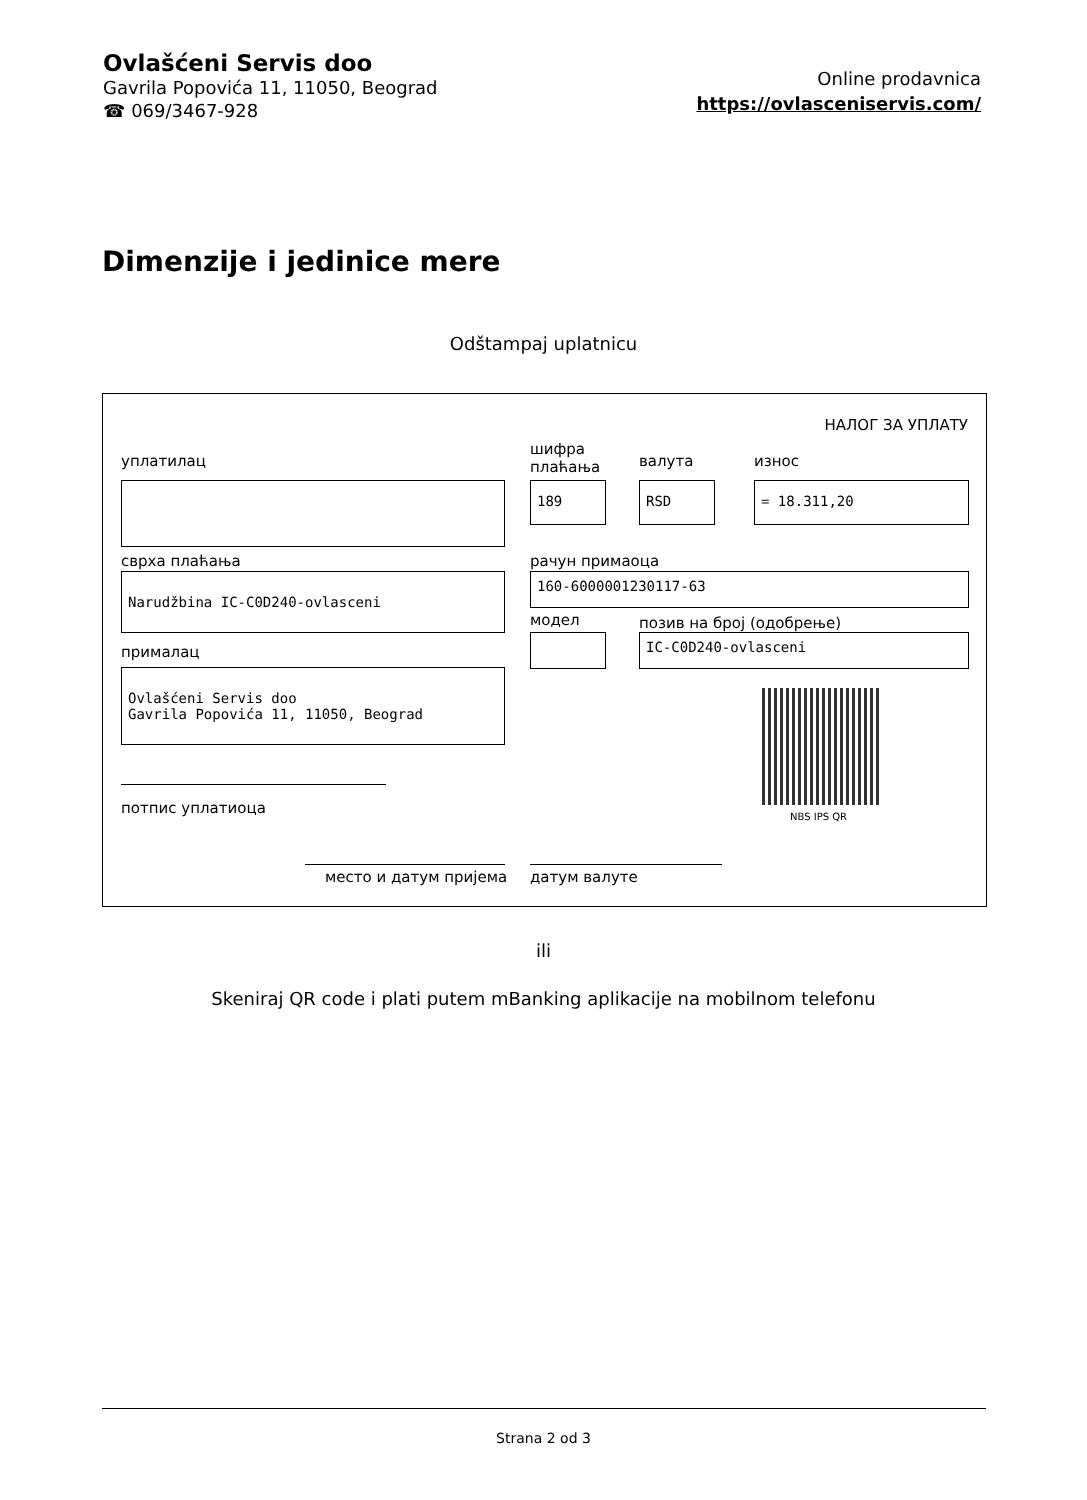Ovlašćeni Servis doo
Gavrila Popovića 11, 11050, Beograd
☎ 069/3467-928
Online prodavnica
https://ovlasceniservis.com/
Dimenzije i jedinice mere
Odštampaj uplatnicu
НАЛОГ ЗА УПЛАТУ
уплатилац
шифра
плаћања
валута износ
189 RSD = 18.311,20
сврха плаћања рачун примаоца
Narudžbina IC-C0D240-ovlasceni 160-6000001230117-63
модел позив на број (одобрење)
прималац
IC-C0D240-ovlasceni
Ovlašćeni Servis doo
Gavrila Popovića 11, 11050, Beograd
NBS IPS QR
потпис уплатиоца
место и датум пријема датум валуте
ili
Skeniraj QR code i plati putem mBanking aplikacije na mobilnom telefonu
Strana 2 od 3